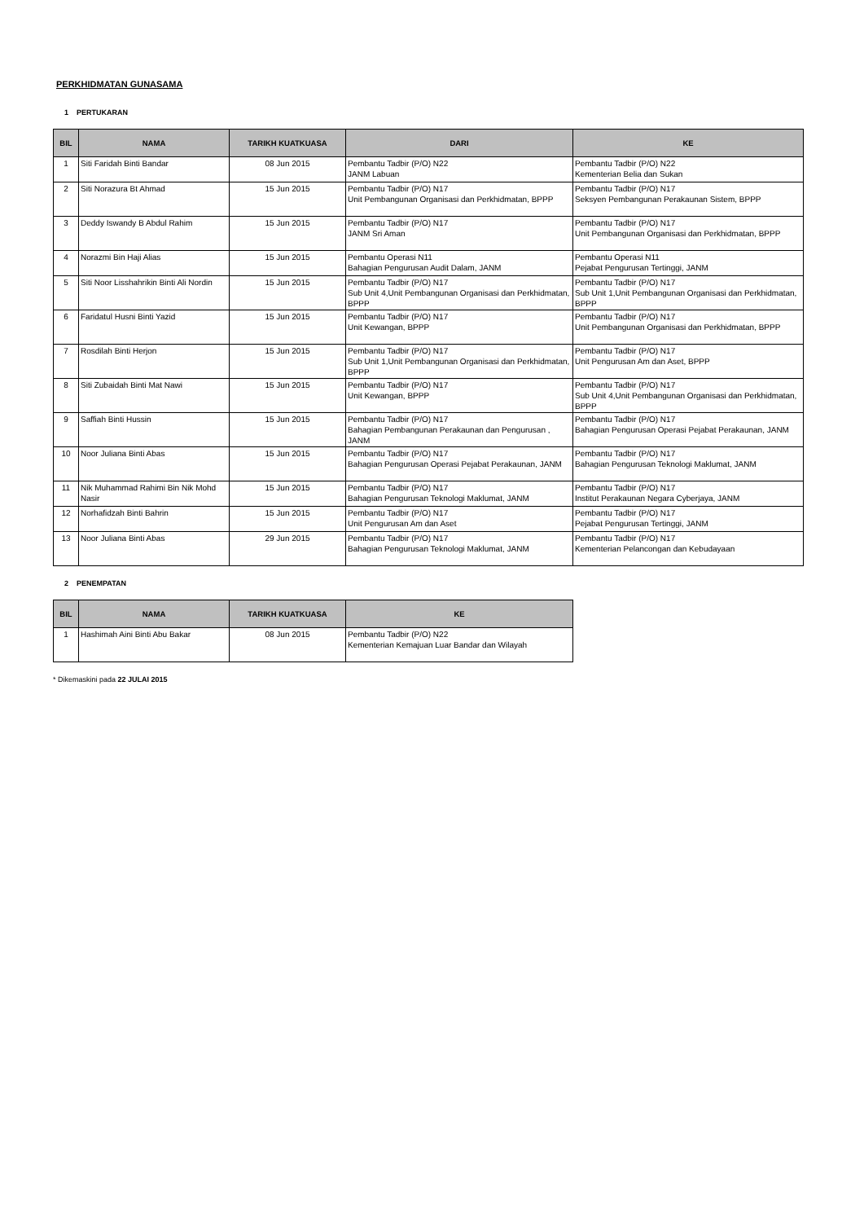PERKHIDMATAN GUNASAMA
1 PERTUKARAN
| BIL | NAMA | TARIKH KUATKUASA | DARI | KE |
| --- | --- | --- | --- | --- |
| 1 | Siti Faridah Binti Bandar | 08 Jun 2015 | Pembantu Tadbir (P/O) N22 JANM Labuan | Pembantu Tadbir (P/O) N22 Kementerian Belia dan Sukan |
| 2 | Siti Norazura Bt Ahmad | 15 Jun 2015 | Pembantu Tadbir (P/O) N17 Unit Pembangunan Organisasi dan Perkhidmatan, BPPP | Pembantu Tadbir (P/O) N17 Seksyen Pembangunan Perakaunan Sistem, BPPP |
| 3 | Deddy Iswandy B Abdul Rahim | 15 Jun 2015 | Pembantu Tadbir (P/O) N17 JANM Sri Aman | Pembantu Tadbir (P/O) N17 Unit Pembangunan Organisasi dan Perkhidmatan, BPPP |
| 4 | Norazmi Bin Haji Alias | 15 Jun 2015 | Pembantu Operasi N11 Bahagian Pengurusan Audit Dalam, JANM | Pembantu Operasi N11 Pejabat Pengurusan Tertinggi, JANM |
| 5 | Siti Noor Lisshahrikin Binti Ali Nordin | 15 Jun 2015 | Pembantu Tadbir (P/O) N17 Sub Unit 4,Unit Pembangunan Organisasi dan Perkhidmatan, BPPP | Pembantu Tadbir (P/O) N17 Sub Unit 1,Unit Pembangunan Organisasi dan Perkhidmatan, BPPP |
| 6 | Faridatul Husni Binti Yazid | 15 Jun 2015 | Pembantu Tadbir (P/O) N17 Unit Kewangan, BPPP | Pembantu Tadbir (P/O) N17 Unit Pembangunan Organisasi dan Perkhidmatan, BPPP |
| 7 | Rosdilah Binti Herjon | 15 Jun 2015 | Pembantu Tadbir (P/O) N17 Sub Unit 1,Unit Pembangunan Organisasi dan Perkhidmatan, BPPP | Pembantu Tadbir (P/O) N17 Unit Pengurusan Am dan Aset, BPPP |
| 8 | Siti Zubaidah Binti Mat Nawi | 15 Jun 2015 | Pembantu Tadbir (P/O) N17 Unit Kewangan, BPPP | Pembantu Tadbir (P/O) N17 Sub Unit 4,Unit Pembangunan Organisasi dan Perkhidmatan, BPPP |
| 9 | Saffiah Binti Hussin | 15 Jun 2015 | Pembantu Tadbir (P/O) N17 Bahagian Pembangunan Perakaunan dan Pengurusan , JANM | Pembantu Tadbir (P/O) N17 Bahagian Pengurusan Operasi Pejabat Perakaunan, JANM |
| 10 | Noor Juliana Binti Abas | 15 Jun 2015 | Pembantu Tadbir (P/O) N17 Bahagian Pengurusan Operasi Pejabat Perakaunan, JANM | Pembantu Tadbir (P/O) N17 Bahagian Pengurusan Teknologi Maklumat, JANM |
| 11 | Nik Muhammad Rahimi Bin Nik Mohd Nasir | 15 Jun 2015 | Pembantu Tadbir (P/O) N17 Bahagian Pengurusan Teknologi Maklumat, JANM | Pembantu Tadbir (P/O) N17 Institut Perakaunan Negara Cyberjaya, JANM |
| 12 | Norhafidzah Binti Bahrin | 15 Jun 2015 | Pembantu Tadbir (P/O) N17 Unit Pengurusan Am dan Aset | Pembantu Tadbir (P/O) N17 Pejabat Pengurusan Tertinggi, JANM |
| 13 | Noor Juliana Binti Abas | 29 Jun 2015 | Pembantu Tadbir (P/O) N17 Bahagian Pengurusan Teknologi Maklumat, JANM | Pembantu Tadbir (P/O) N17 Kementerian Pelancongan dan Kebudayaan |
2 PENEMPATAN
| BIL | NAMA | TARIKH KUATKUASA | KE |
| --- | --- | --- | --- |
| 1 | Hashimah Aini Binti Abu Bakar | 08 Jun 2015 | Pembantu Tadbir (P/O) N22 Kementerian Kemajuan Luar Bandar dan Wilayah |
* Dikemaskini pada 22 JULAI 2015